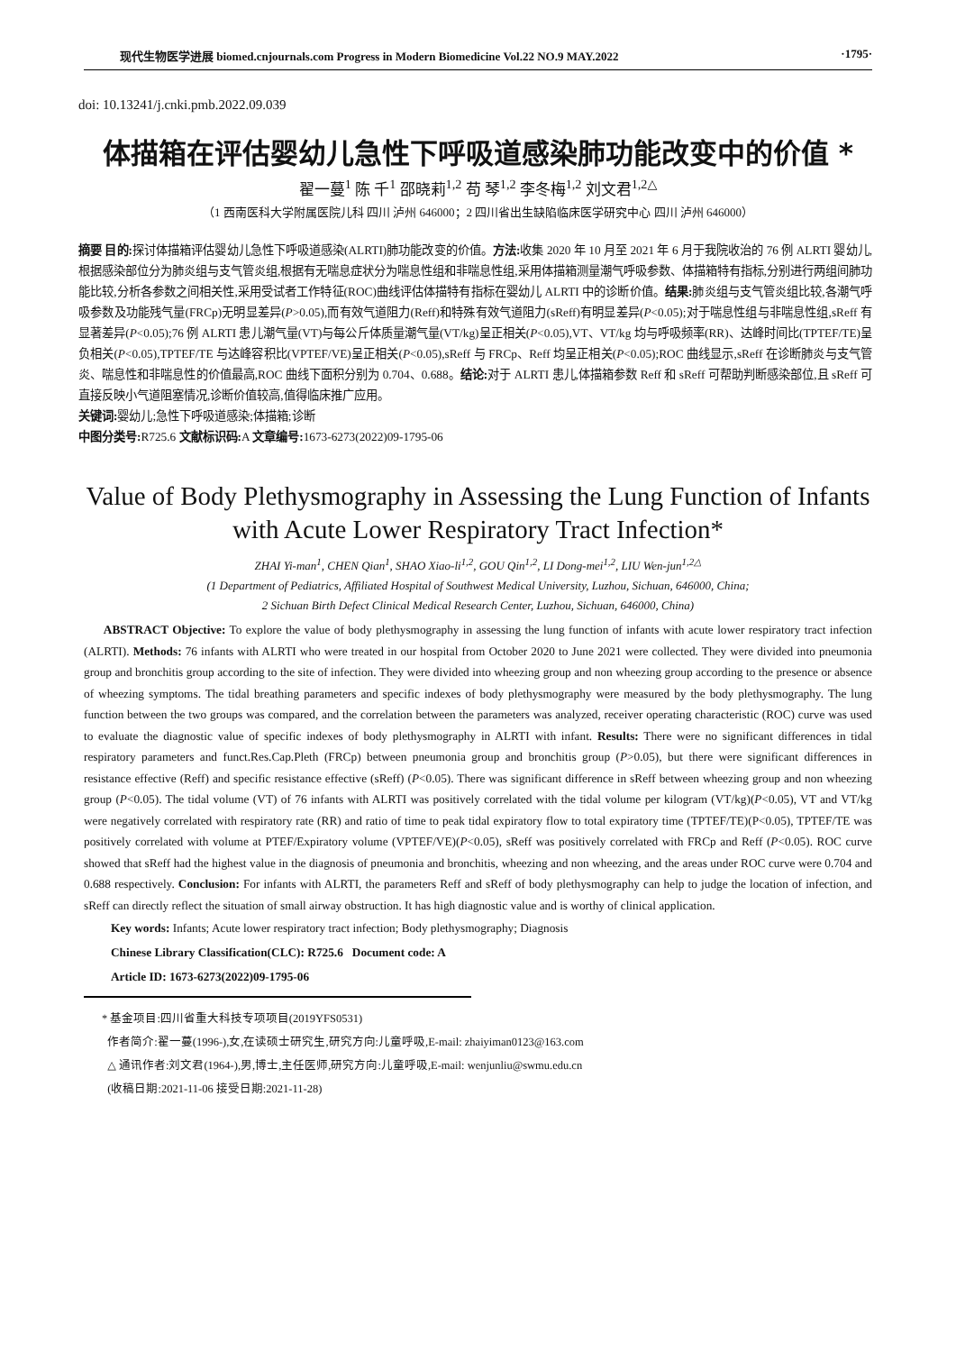现代生物医学进展 biomed.cnjournals.com Progress in Modern Biomedicine Vol.22 NO.9 MAY.2022 ·1795·
doi: 10.13241/j.cnki.pmb.2022.09.039
体描箱在评估婴幼儿急性下呼吸道感染肺功能改变中的价值 *
翟一蔓<sup>1</sup> 陈 千<sup>1</sup> 邵晓莉<sup>1,2</sup> 苟 琴<sup>1,2</sup> 李冬梅<sup>1,2</sup> 刘文君<sup>1,2△</sup>
（1 西南医科大学附属医院儿科 四川 泸州 646000；2 四川省出生缺陷临床医学研究中心 四川 泸州 646000）
摘要 目的: 探讨体描箱评估婴幼儿急性下呼吸道感染(ALRTI)肺功能改变的价值。方法: 收集 2020 年 10 月至 2021 年 6 月于我院收治的 76 例 ALRTI 婴幼儿,根据感染部位分为肺炎组与支气管炎组,根据有无喘息症状分为喘息性组和非喘息性组,采用体描箱测量潮气呼吸参数、体描箱特有指标,分别进行两组间肺功能比较,分析各参数之间相关性,采用受试者工作特征(ROC)曲线评估体描特有指标在婴幼儿 ALRTI 中的诊断价值。结果: 肺炎组与支气管炎组比较,各潮气呼吸参数及功能残气量(FRCp)无明显差异(P>0.05),而有效气道阻力(Reff)和特殊有效气道阻力(sReff)有明显差异(P<0.05);对于喘息性组与非喘息性组,sReff 有显著差异(P<0.05);76 例 ALRTI 患儿潮气量(VT)与每公斤体质量潮气量(VT/kg)呈正相关(P<0.05),VT、VT/kg 均与呼吸频率(RR)、达峰时间比(TPTEF/TE)呈负相关(P<0.05),TPTEF/TE 与达峰容积比(VPTEF/VE)呈正相关(P<0.05),sReff 与 FRCp、Reff 均呈正相关(P<0.05);ROC 曲线显示,sReff 在诊断肺炎与支气管炎、喘息性和非喘息性的价值最高,ROC 曲线下面积分别为 0.704、0.688。结论: 对于 ALRTI 患儿,体描箱参数 Reff 和 sReff 可帮助判断感染部位,且 sReff 可直接反映小气道阻塞情况,诊断价值较高,值得临床推广应用。
关键词: 婴幼儿;急性下呼吸道感染;体描箱;诊断
中图分类号: R725.6 文献标识码: A 文章编号: 1673-6273(2022)09-1795-06
Value of Body Plethysmography in Assessing the Lung Function of Infants
with Acute Lower Respiratory Tract Infection*
ZHAI Yi-man<sup>1</sup>, CHEN Qian<sup>1</sup>, SHAO Xiao-li<sup>1,2</sup>, GOU Qin<sup>1,2</sup>, LI Dong-mei<sup>1,2</sup>, LIU Wen-jun<sup>1,2△</sup>
(1 Department of Pediatrics, Affiliated Hospital of Southwest Medical University, Luzhou, Sichuan, 646000, China;
2 Sichuan Birth Defect Clinical Medical Research Center, Luzhou, Sichuan, 646000, China)
ABSTRACT Objective: To explore the value of body plethysmography in assessing the lung function of infants with acute lower respiratory tract infection (ALRTI). Methods: 76 infants with ALRTI who were treated in our hospital from October 2020 to June 2021 were collected. They were divided into pneumonia group and bronchitis group according to the site of infection. They were divided into wheezing group and non wheezing group according to the presence or absence of wheezing symptoms. The tidal breathing parameters and specific indexes of body plethysmography were measured by the body plethysmography. The lung function between the two groups was compared, and the correlation between the parameters was analyzed, receiver operating characteristic (ROC) curve was used to evaluate the diagnostic value of specific indexes of body plethysmography in ALRTI with infant. Results: There were no significant differences in tidal respiratory parameters and funct.Res.Cap.Pleth (FRCp) between pneumonia group and bronchitis group (P>0.05), but there were significant differences in resistance effective (Reff) and specific resistance effective (sReff) (P<0.05). There was significant difference in sReff between wheezing group and non wheezing group (P<0.05). The tidal volume (VT) of 76 infants with ALRTI was positively correlated with the tidal volume per kilogram (VT/kg)(P<0.05), VT and VT/kg were negatively correlated with respiratory rate (RR) and ratio of time to peak tidal expiratory flow to total expiratory time (TPTEF/TE)(P<0.05), TPTEF/TE was positively correlated with volume at PTEF/Expiratory volume (VPTEF/VE)(P<0.05), sReff was positively correlated with FRCp and Reff (P<0.05). ROC curve showed that sReff had the highest value in the diagnosis of pneumonia and bronchitis, wheezing and non wheezing, and the areas under ROC curve were 0.704 and 0.688 respectively. Conclusion: For infants with ALRTI, the parameters Reff and sReff of body plethysmography can help to judge the location of infection, and sReff can directly reflect the situation of small airway obstruction. It has high diagnostic value and is worthy of clinical application.
Key words: Infants; Acute lower respiratory tract infection; Body plethysmography; Diagnosis
Chinese Library Classification(CLC): R725.6 Document code: A
Article ID: 1673-6273(2022)09-1795-06
* 基金项目:四川省重大科技专项项目(2019YFS0531)
作者简介:翟一蔓(1996-),女,在读硕士研究生,研究方向:儿童呼吸,E-mail: zhaiyiman0123@163.com
△ 通讯作者:刘文君(1964-),男,博士,主任医师,研究方向:儿童呼吸,E-mail: wenjunliu@swmu.edu.cn
(收稿日期:2021-11-06 接受日期:2021-11-28)